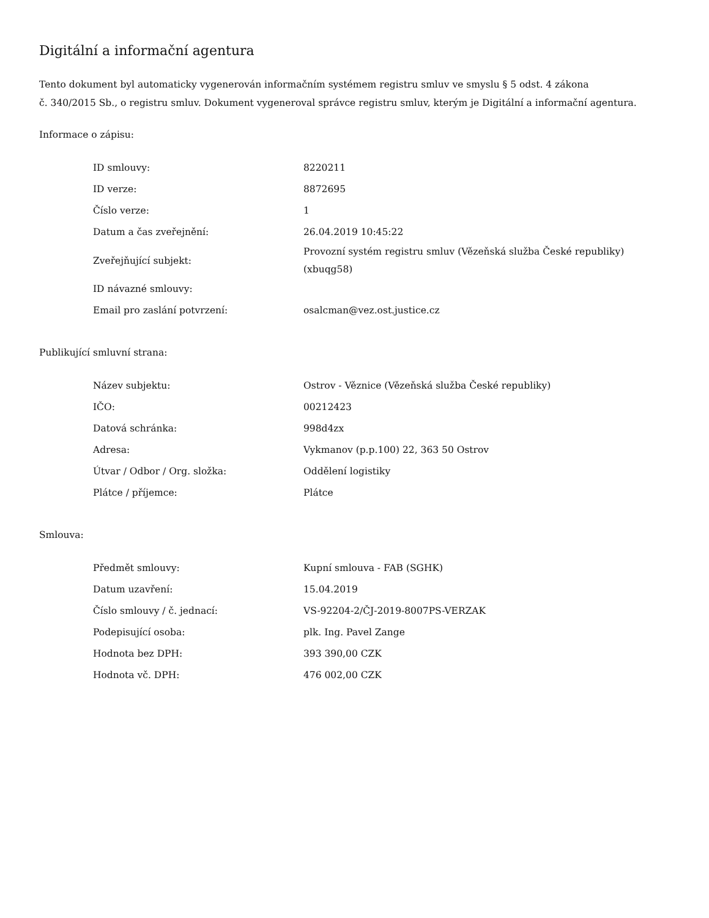Digitální a informační agentura
Tento dokument byl automaticky vygenerován informačním systémem registru smluv ve smyslu § 5 odst. 4 zákona
č. 340/2015 Sb., o registru smluv. Dokument vygeneroval správce registru smluv, kterým je Digitální a informační agentura.
Informace o zápisu:
| ID smlouvy: | 8220211 |
| ID verze: | 8872695 |
| Číslo verze: | 1 |
| Datum a čas zveřejnění: | 26.04.2019 10:45:22 |
| Zveřejňující subjekt: | Provozní systém registru smluv (Vězeňská služba České republiky) (xbuqg58) |
| ID návazné smlouvy: | |
| Email pro zaslání potvrzení: | osalcman@vez.ost.justice.cz |
Publikující smluvní strana:
| Název subjektu: | Ostrov - Věznice (Vězeňská služba České republiky) |
| IČO: | 00212423 |
| Datová schránka: | 998d4zx |
| Adresa: | Vykmanov (p.p.100) 22, 363 50 Ostrov |
| Útvar / Odbor / Org. složka: | Oddělení logistiky |
| Plátce / příjemce: | Plátce |
Smlouva:
| Předmět smlouvy: | Kupní smlouva - FAB (SGHK) |
| Datum uzavření: | 15.04.2019 |
| Číslo smlouvy / č. jednací: | VS-92204-2/ČJ-2019-8007PS-VERZAK |
| Podepisující osoba: | plk. Ing. Pavel Zange |
| Hodnota bez DPH: | 393 390,00 CZK |
| Hodnota vč. DPH: | 476 002,00 CZK |